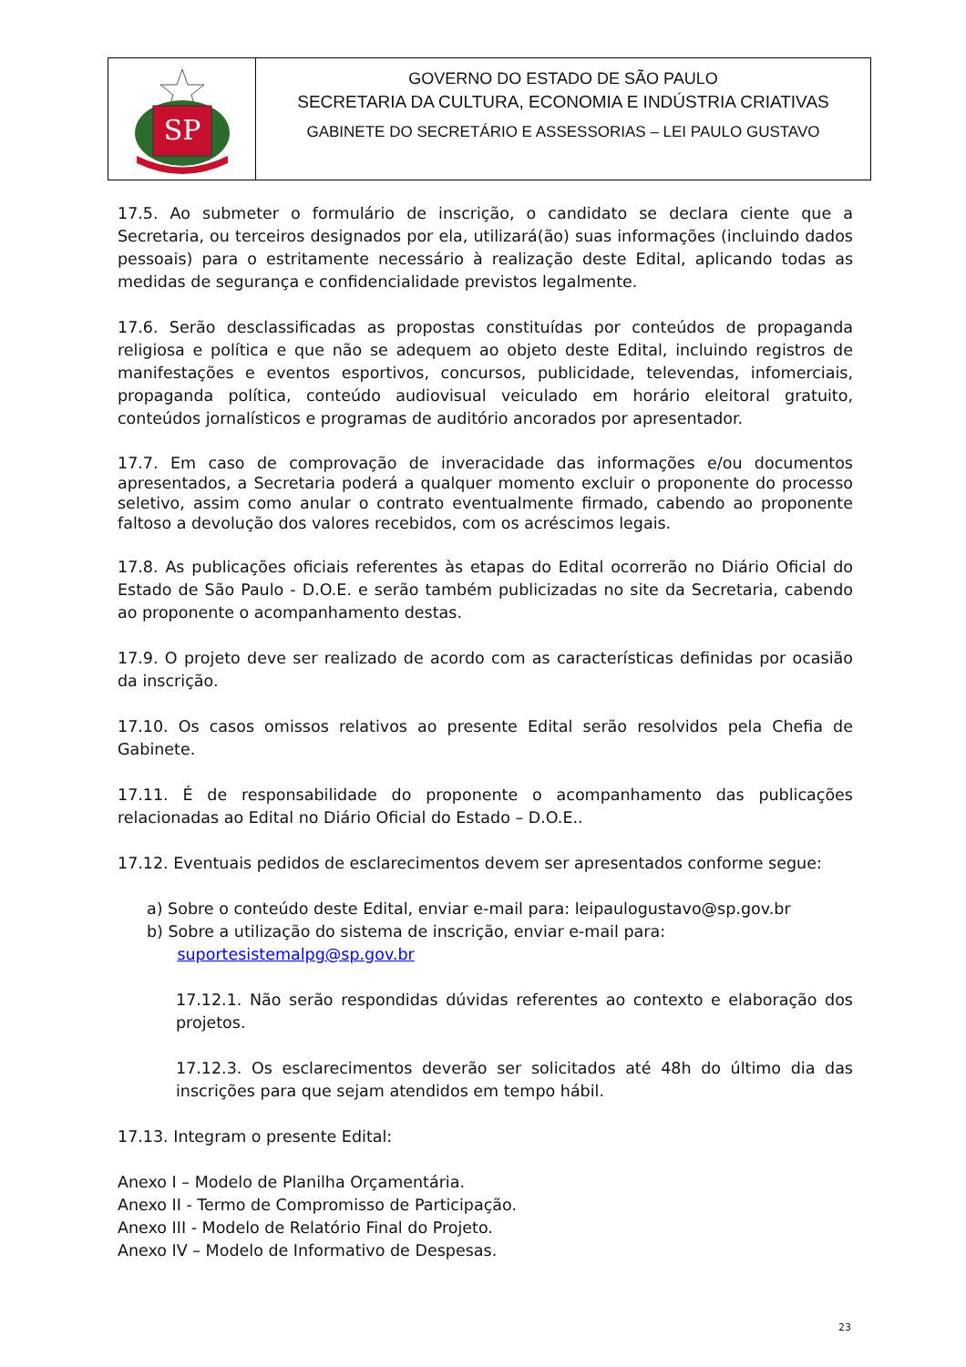SP
GOVERNO DO ESTADO DE SÃO PAULO
SECRETARIA DA CULTURA, ECONOMIA E INDÚSTRIA CRIATIVAS
GABINETE DO SECRETÁRIO E ASSESSORIAS – LEI PAULO GUSTAVO
17.5. Ao submeter o formulário de inscrição, o candidato se declara ciente que a Secretaria, ou terceiros designados por ela, utilizará(ão) suas informações (incluindo dados pessoais) para o estritamente necessário à realização deste Edital, aplicando todas as medidas de segurança e confidencialidade previstos legalmente.
17.6. Serão desclassificadas as propostas constituídas por conteúdos de propaganda religiosa e política e que não se adequem ao objeto deste Edital, incluindo registros de manifestações e eventos esportivos, concursos, publicidade, televendas, infomerciais, propaganda política, conteúdo audiovisual veiculado em horário eleitoral gratuito, conteúdos jornalísticos e programas de auditório ancorados por apresentador.
17.7. Em caso de comprovação de inveracidade das informações e/ou documentos apresentados, a Secretaria poderá a qualquer momento excluir o proponente do processo seletivo, assim como anular o contrato eventualmente firmado, cabendo ao proponente faltoso a devolução dos valores recebidos, com os acréscimos legais.
17.8. As publicações oficiais referentes às etapas do Edital ocorrerão no Diário Oficial do Estado de São Paulo - D.O.E. e serão também publicizadas no site da Secretaria, cabendo ao proponente o acompanhamento destas.
17.9. O projeto deve ser realizado de acordo com as características definidas por ocasião da inscrição.
17.10. Os casos omissos relativos ao presente Edital serão resolvidos pela Chefia de Gabinete.
17.11. É de responsabilidade do proponente o acompanhamento das publicações relacionadas ao Edital no Diário Oficial do Estado – D.O.E..
17.12. Eventuais pedidos de esclarecimentos devem ser apresentados conforme segue:
a) Sobre o conteúdo deste Edital, enviar e-mail para: leipaulogustavo@sp.gov.br
b) Sobre a utilização do sistema de inscrição, enviar e-mail para:
suportesistemalpg@sp.gov.br
17.12.1. Não serão respondidas dúvidas referentes ao contexto e elaboração dos projetos.
17.12.3. Os esclarecimentos deverão ser solicitados até 48h do último dia das inscrições para que sejam atendidos em tempo hábil.
17.13. Integram o presente Edital:
Anexo I – Modelo de Planilha Orçamentária.
Anexo II - Termo de Compromisso de Participação.
Anexo III - Modelo de Relatório Final do Projeto.
Anexo IV – Modelo de Informativo de Despesas.
23